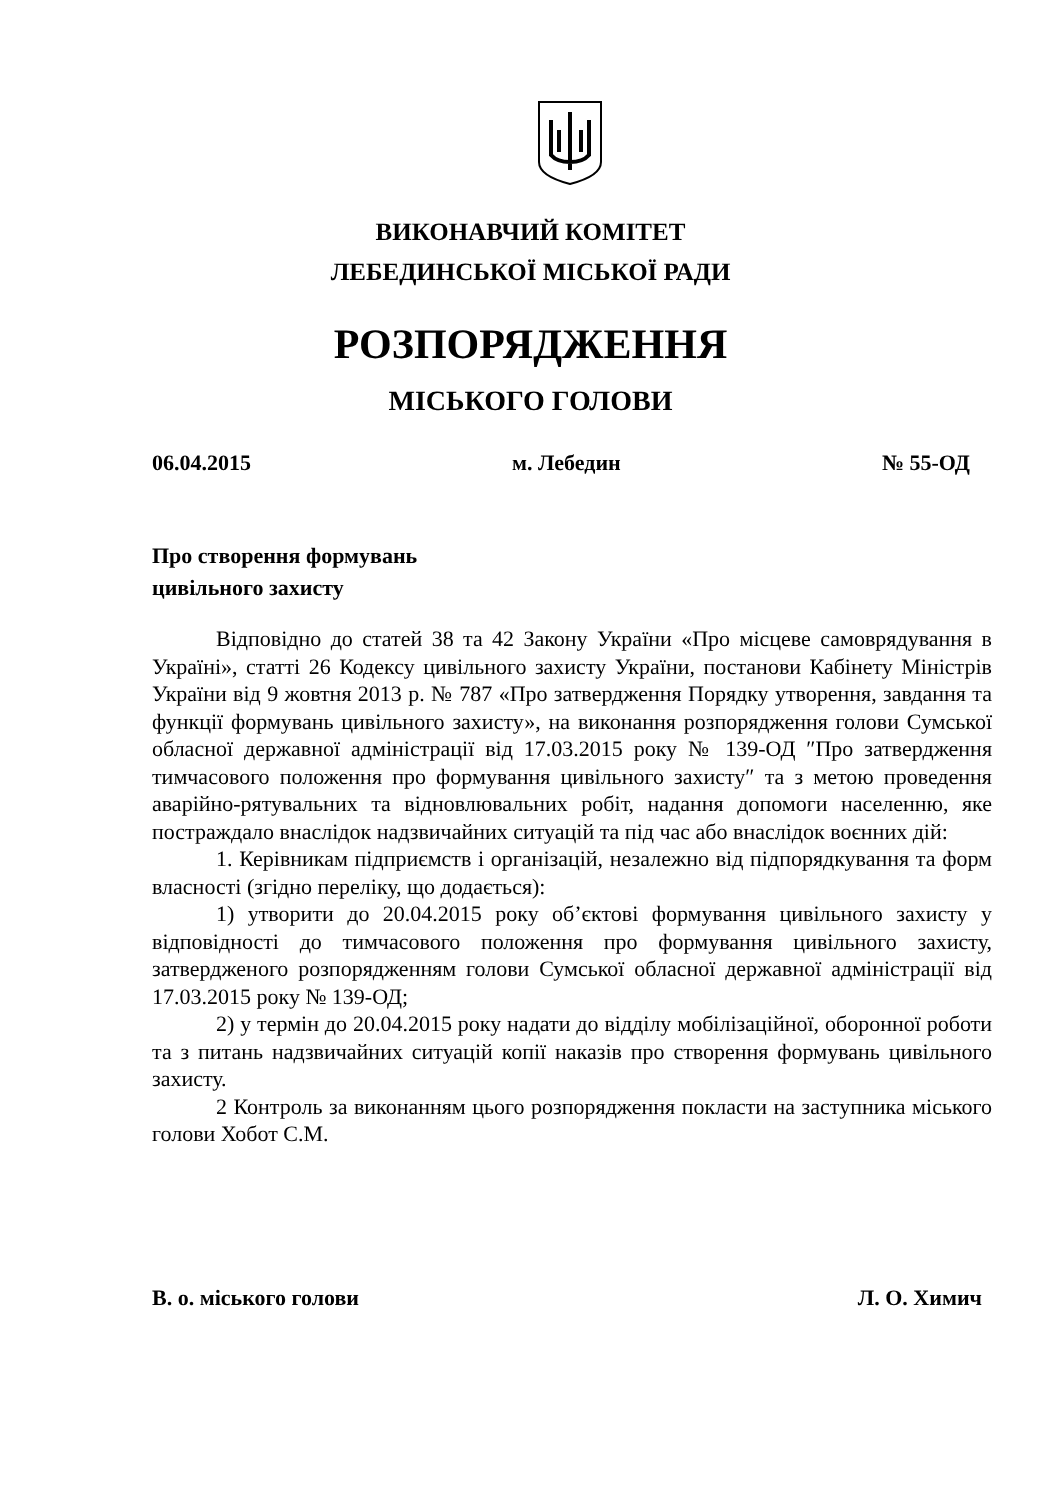ВИКОНАВЧИЙ КОМІТЕТ
ЛЕБЕДИНСЬКОЇ МІСЬКОЇ РАДИ
РОЗПОРЯДЖЕННЯ
МІСЬКОГО ГОЛОВИ
06.04.2015 м. Лебедин № 55-ОД
Про створення формувань
цивільного захисту
Відповідно до статей 38 та 42 Закону України «Про місцеве самоврядування в Україні», статті 26 Кодексу цивільного захисту України, постанови Кабінету Міністрів України від 9 жовтня 2013 р. № 787 «Про затвердження Порядку утворення, завдання та функції формувань цивільного захисту», на виконання розпорядження голови Сумської обласної державної адміністрації від 17.03.2015 року № 139-ОД ″Про затвердження тимчасового положення про формування цивільного захисту″ та з метою проведення аварійно-рятувальних та відновлювальних робіт, надання допомоги населенню, яке постраждало внаслідок надзвичайних ситуацій та під час або внаслідок воєнних дій:
1. Керівникам підприємств і організацій, незалежно від підпорядкування та форм власності (згідно переліку, що додається):
1) утворити до 20.04.2015 року об’єктові формування цивільного захисту у відповідності до тимчасового положення про формування цивільного захисту, затвердженого розпорядженням голови Сумської обласної державної адміністрації від 17.03.2015 року № 139-ОД;
2) у термін до 20.04.2015 року надати до відділу мобілізаційної, оборонної роботи та з питань надзвичайних ситуацій копії наказів про створення формувань цивільного захисту.
2 Контроль за виконанням цього розпорядження покласти на заступника міського голови Хобот С.М.
В. о. міського голови Л. О. Химич